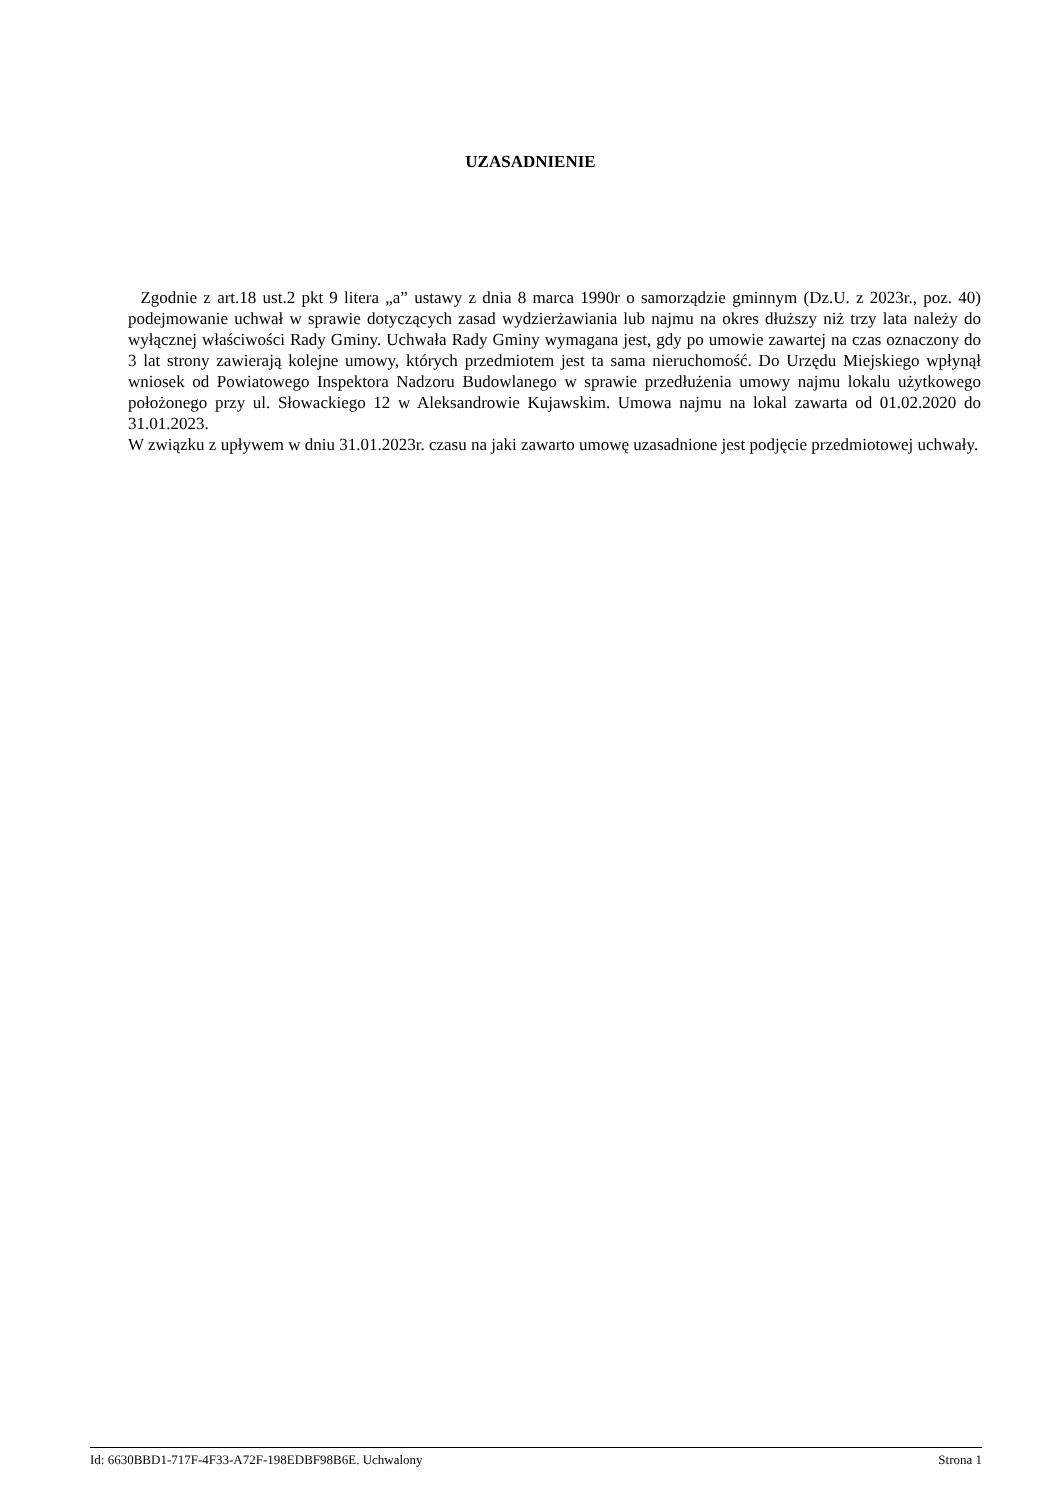UZASADNIENIE
Zgodnie z art.18 ust.2 pkt 9 litera „a” ustawy z dnia 8 marca 1990r o samorządzie gminnym (Dz.U. z 2023r., poz. 40) podejmowanie uchwał w sprawie dotyczących zasad wydzierżawiania lub najmu na okres dłuższy niż trzy lata należy do wyłącznej właściwości Rady Gminy. Uchwała Rady Gminy wymagana jest, gdy po umowie zawartej na czas oznaczony do 3 lat strony zawierają kolejne umowy, których przedmiotem jest ta sama nieruchomość. Do Urzędu Miejskiego wpłynął wniosek od Powiatowego Inspektora Nadzoru Budowlanego w sprawie przedłużenia umowy najmu lokalu użytkowego położonego przy ul. Słowackiego 12 w Aleksandrowie Kujawskim. Umowa najmu na lokal zawarta od 01.02.2020 do 31.01.2023.
W związku z upływem w dniu 31.01.2023r. czasu na jaki zawarto umowę uzasadnione jest podjęcie przedmiotowej uchwały.
Id: 6630BBD1-717F-4F33-A72F-198EDBF98B6E. Uchwalony Strona 1